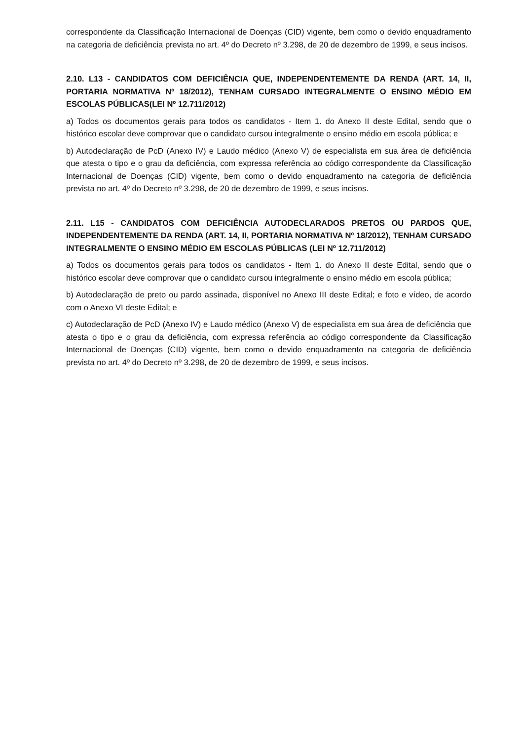correspondente da Classificação Internacional de Doenças (CID) vigente, bem como o devido enquadramento na categoria de deficiência prevista no art. 4º do Decreto nº 3.298, de 20 de dezembro de 1999, e seus incisos.
2.10. L13 - CANDIDATOS COM DEFICIÊNCIA QUE, INDEPENDENTEMENTE DA RENDA (ART. 14, II, PORTARIA NORMATIVA Nº 18/2012), TENHAM CURSADO INTEGRALMENTE O ENSINO MÉDIO EM ESCOLAS PÚBLICAS(LEI Nº 12.711/2012)
a) Todos os documentos gerais para todos os candidatos - Item 1. do Anexo II deste Edital, sendo que o histórico escolar deve comprovar que o candidato cursou integralmente o ensino médio em escola pública; e
b) Autodeclaração de PcD (Anexo IV) e Laudo médico (Anexo V) de especialista em sua área de deficiência que atesta o tipo e o grau da deficiência, com expressa referência ao código correspondente da Classificação Internacional de Doenças (CID) vigente, bem como o devido enquadramento na categoria de deficiência prevista no art. 4º do Decreto nº 3.298, de 20 de dezembro de 1999, e seus incisos.
2.11. L15 - CANDIDATOS COM DEFICIÊNCIA AUTODECLARADOS PRETOS OU PARDOS QUE, INDEPENDENTEMENTE DA RENDA (ART. 14, II, PORTARIA NORMATIVA Nº 18/2012), TENHAM CURSADO INTEGRALMENTE O ENSINO MÉDIO EM ESCOLAS PÚBLICAS (LEI Nº 12.711/2012)
a) Todos os documentos gerais para todos os candidatos - Item 1. do Anexo II deste Edital, sendo que o histórico escolar deve comprovar que o candidato cursou integralmente o ensino médio em escola pública;
b) Autodeclaração de preto ou pardo assinada, disponível no Anexo III deste Edital; e foto e vídeo, de acordo com o Anexo VI deste Edital; e
c) Autodeclaração de PcD (Anexo IV) e Laudo médico (Anexo V) de especialista em sua área de deficiência que atesta o tipo e o grau da deficiência, com expressa referência ao código correspondente da Classificação Internacional de Doenças (CID) vigente, bem como o devido enquadramento na categoria de deficiência prevista no art. 4º do Decreto nº 3.298, de 20 de dezembro de 1999, e seus incisos.